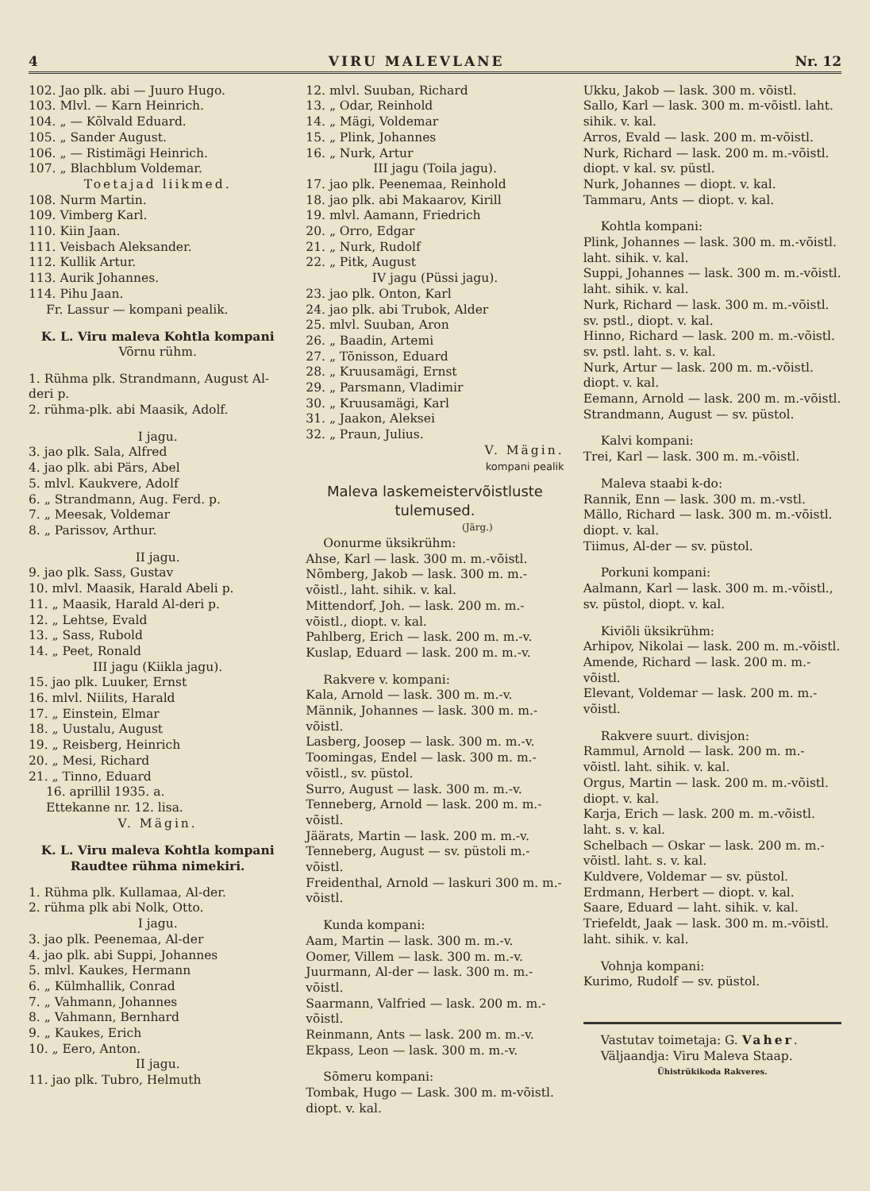4 VIRU MALEVLANE Nr. 12
102. Jao plk. abi — Juuro Hugo.
103. Mlvl. — Karn Heinrich.
104. „ — Kõlvald Eduard.
105. „ Sander August.
106. „ — Ristimägi Heinrich.
107. „ Blachblum Voldemar.
Toetajad liikmed.
108. Nurm Martin.
109. Vimberg Karl.
110. Kiin Jaan.
111. Veisbach Aleksander.
112. Kullik Artur.
113. Aurik Johannes.
114. Pihu Jaan.
Fr. Lassur — kompani pealik.
K. L. Viru maleva Kohtla kompani
Võrnu rühm.
1. Rühma plk. Strandmann, August Al-deri p.
2. rühma-plk. abi Maasik, Adolf.
I jagu.
3. jao plk. Sala, Alfred
4. jao plk. abi Pärs, Abel
5. mlvl. Kaukvere, Adolf
6. „ Strandmann, Aug. Ferd. p.
7. „ Meesak, Voldemar
8. „ Parissov, Arthur.
II jagu.
9. jao plk. Sass, Gustav
10. mlvl. Maasik, Harald Abeli p.
11. „ Maasik, Harald Al-deri p.
12. „ Lehtse, Evald
13. „ Sass, Rubold
14. „ Peet, Ronald
III jagu (Kiikla jagu).
15. jao plk. Luuker, Ernst
16. mlvl. Niilits, Harald
17. „ Einstein, Elmar
18. „ Uustalu, August
19. „ Reisberg, Heinrich
20. „ Mesi, Richard
21. „ Tinno, Eduard
16. aprillil 1935. a.
Ettekanne nr. 12. lisa.
V. Mägin.
K. L. Viru maleva Kohtla kompani
Raudtee rühma nimekiri.
1. Rühma plk. Kullamaa, Al-der.
2. rühma plk abi Nolk, Otto.
I jagu.
3. jao plk. Peenemaa, Al-der
4. jao plk. abi Suppi, Johannes
5. mlvl. Kaukes, Hermann
6. „ Külmhallik, Conrad
7. „ Vahmann, Johannes
8. „ Vahmann, Bernhard
9. „ Kaukes, Erich
10. „ Eero, Anton.
II jagu.
11. jao plk. Tubro, Helmuth
12. mlvl. Suuban, Richard
13. „ Odar, Reinhold
14. „ Mägi, Voldemar
15. „ Plink, Johannes
16. „ Nurk, Artur
III jagu (Toila jagu).
17. jao plk. Peenemaa, Reinhold
18. jao plk. abi Makaarov, Kirill
19. mlvl. Aamann, Friedrich
20. „ Orro, Edgar
21. „ Nurk, Rudolf
22. „ Pitk, August
IV jagu (Püssi jagu).
23. jao plk. Onton, Karl
24. jao plk. abi Trubok, Alder
25. mlvl. Suuban, Aron
26. „ Baadin, Artemi
27. „ Tõnisson, Eduard
28. „ Kruusamägi, Ernst
29. „ Parsmann, Vladimir
30. „ Kruusamägi, Karl
31. „ Jaakon, Aleksei
32. „ Praun, Julius.
V. Mägin.
kompani pealik
Maleva laskemeistervõistluste tulemused.
(Järg.)
Oonurme üksikrühm:
Ahse, Karl — lask. 300 m. m.-võistl.
Nõmberg, Jakob — lask. 300 m. m.-võistl., laht. sihik. v. kal.
Mittendorf, Joh. — lask. 200 m. m.-võistl., diopt. v. kal.
Pahlberg, Erich — lask. 200 m. m.-v.
Kuslap, Eduard — lask. 200 m. m.-v.
Rakvere v. kompani:
Kala, Arnold — lask. 300 m. m.-v.
Männik, Johannes — lask. 300 m. m.-võistl.
Lasberg, Joosep — lask. 300 m. m.-v.
Toomingas, Endel — lask. 300 m. m.-võistl., sv. püstol.
Surro, August — lask. 300 m. m.-v.
Tenneberg, Arnold — lask. 200 m. m.-võistl.
Jäärats, Martin — lask. 200 m. m.-v.
Tenneberg, August — sv. püstoli m.-võistl.
Freidenthal, Arnold — laskuri 300 m. m.-võistl.
Kunda kompani:
Aam, Martin — lask. 300 m. m.-v.
Oomer, Villem — lask. 300 m. m.-v.
Juurmann, Al-der — lask. 300 m. m.-võistl.
Saarmann, Valfried — lask. 200 m. m.-võistl.
Reinmann, Ants — lask. 200 m. m.-v.
Ekpass, Leon — lask. 300 m. m.-v.
Sõmeru kompani:
Tombak, Hugo — Lask. 300 m. m-võistl. diopt. v. kal.
Ukku, Jakob — lask. 300 m. võistl.
Sallo, Karl — lask. 300 m. m-võistl. laht. sihik. v. kal.
Arros, Evald — lask. 200 m. m-võistl.
Nurk, Richard — lask. 200 m. m.-võistl. diopt. v kal. sv. püstl.
Nurk, Johannes — diopt. v. kal.
Tammaru, Ants — diopt. v. kal.
Kohtla kompani:
Plink, Johannes — lask. 300 m. m.-võistl. laht. sihik. v. kal.
Suppi, Johannes — lask. 300 m. m.-võistl. laht. sihik. v. kal.
Nurk, Richard — lask. 300 m. m.-võistl. sv. pstl., diopt. v. kal.
Hinno, Richard — lask. 200 m. m.-võistl. sv. pstl. laht. s. v. kal.
Nurk, Artur — lask. 200 m. m.-võistl. diopt. v. kal.
Eemann, Arnold — lask. 200 m. m.-võistl.
Strandmann, August — sv. püstol.
Kalvi kompani:
Trei, Karl — lask. 300 m. m.-võistl.
Maleva staabi k-do:
Rannik, Enn — lask. 300 m. m.-vstl.
Mällo, Richard — lask. 300 m. m.-võistl. diopt. v. kal.
Tiimus, Al-der — sv. püstol.
Porkuni kompani:
Aalmann, Karl — lask. 300 m. m.-võistl., sv. püstol, diopt. v. kal.
Kiviõli üksikrühm:
Arhipov, Nikolai — lask. 200 m. m.-võistl.
Amende, Richard — lask. 200 m. m.-võistl.
Elevant, Voldemar — lask. 200 m. m.-võistl.
Rakvere suurt. divisjon:
Rammul, Arnold — lask. 200 m. m.-võistl. laht. sihik. v. kal.
Orgus, Martin — lask. 200 m. m.-võistl. diopt. v. kal.
Karja, Erich — lask. 200 m. m.-võistl. laht. s. v. kal.
Schelbach — Oskar — lask. 200 m. m.-võistl. laht. s. v. kal.
Kuldvere, Voldemar — sv. püstol.
Erdmann, Herbert — diopt. v. kal.
Saare, Eduard — laht. sihik. v. kal.
Triefeldt, Jaak — lask. 300 m. m.-võistl. laht. sihik. v. kal.
Vohnja kompani:
Kurimo, Rudolf — sv. püstol.
Vastutav toimetaja: G. Vaher.
Väljaandja: Viru Maleva Staap.
Ühistrükikoda Rakveres.